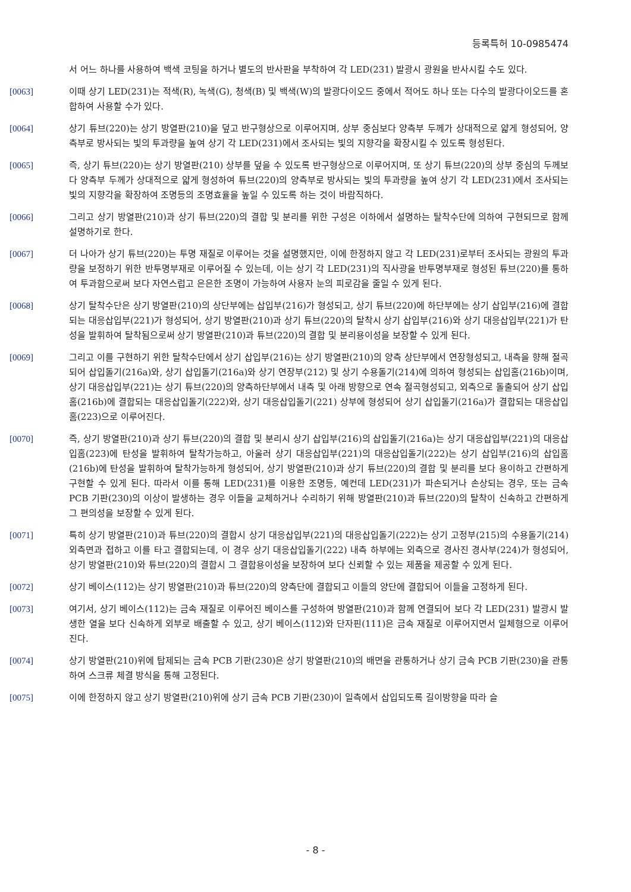등록특허 10-0985474
서 어느 하나를 사용하여 백색 코팅을 하거나 별도의 반사판을 부착하여 각 LED(231) 발광시 광원을 반사시킬 수도 있다.
[0063] 이때 상기 LED(231)는 적색(R), 녹색(G), 청색(B) 및 백색(W)의 발광다이오드 중에서 적어도 하나 또는 다수의 발광다이오드를 혼합하여 사용할 수가 있다.
[0064] 상기 튜브(220)는 상기 방열판(210)을 덮고 반구형상으로 이루어지며, 상부 중심보다 양측부 두께가 상대적으로 얇게 형성되어, 양측부로 방사되는 빛의 투과량을 높여 상기 각 LED(231)에서 조사되는 빛의 지향각을 확장시킬 수 있도록 형성된다.
[0065] 즉, 상기 튜브(220)는 상기 방열판(210) 상부를 덮을 수 있도록 반구형상으로 이루어지며, 또 상기 튜브(220)의 상부 중심의 두께보다 양측부 두께가 상대적으로 얇게 형성하여 튜브(220)의 양측부로 방사되는 빛의 투과량을 높여 상기 각 LED(231)에서 조사되는 빛의 지향각을 확장하여 조명등의 조명효율을 높일 수 있도록 하는 것이 바람직하다.
[0066] 그리고 상기 방열판(210)과 상기 튜브(220)의 결합 및 분리를 위한 구성은 이하에서 설명하는 탈착수단에 의하여 구현되므로 함께 설명하기로 한다.
[0067] 더 나아가 상기 튜브(220)는 투명 재질로 이루어는 것을 설명했지만, 이에 한정하지 않고 각 LED(231)로부터 조사되는 광원의 투과량을 보정하기 위한 반투명부재로 이루어질 수 있는데, 이는 상기 각 LED(231)의 직사광을 반투명부재로 형성된 튜브(220)를 통하여 투과함으로써 보다 자연스럽고 은은한 조명이 가능하여 사용자 눈의 피로감을 줄일 수 있게 된다.
[0068] 상기 탈착수단은 상기 방열판(210)의 상단부에는 삽입부(216)가 형성되고, 상기 튜브(220)에 하단부에는 상기 삽입부(216)에 결합되는 대응삽입부(221)가 형성되어, 상기 방열판(210)과 상기 튜브(220)의 탈착시 상기 삽입부(216)와 상기 대응삽입부(221)가 탄성을 발휘하여 탈착됨으로써 상기 방열판(210)과 튜브(220)의 결합 및 분리용이성을 보장할 수 있게 된다.
[0069] 그리고 이를 구현하기 위한 탈착수단에서 상기 삽입부(216)는 상기 방열판(210)의 양측 상단부에서 연장형성되고, 내측을 향해 절곡되어 삽입돌기(216a)와, 상기 삽입돌기(216a)와 상기 연장부(212) 및 상기 수용돌기(214)에 의하여 형성되는 삽입홈(216b)이며, 상기 대응삽입부(221)는 상기 튜브(220)의 양측하단부에서 내측 및 아래 방향으로 연속 절곡형성되고, 외측으로 돌출되어 상기 삽입홈(216b)에 결합되는 대응삽입돌기(222)와, 상기 대응삽입돌기(221) 상부에 형성되어 상기 삽입돌기(216a)가 결합되는 대응삽입홈(223)으로 이루어진다.
[0070] 즉, 상기 방열판(210)과 상기 튜브(220)의 결합 및 분리시 상기 삽입부(216)의 삽입돌기(216a)는 상기 대응삽입부(221)의 대응삽입홈(223)에 탄성을 발휘하여 탈착가능하고, 아울러 상기 대응삽입부(221)의 대응삽입돌기(222)는 상기 삽입부(216)의 삽입홈(216b)에 탄성을 발휘하여 탈착가능하게 형성되어, 상기 방열판(210)과 상기 튜브(220)의 결합 및 분리를 보다 용이하고 간편하게 구현할 수 있게 된다. 따라서 이를 통해 LED(231)를 이용한 조명등, 예컨데 LED(231)가 파손되거나 손상되는 경우, 또는 금속 PCB 기판(230)의 이상이 발생하는 경우 이들을 교체하거나 수리하기 위해 방열판(210)과 튜브(220)의 탈착이 신속하고 간편하게 그 편의성을 보장할 수 있게 된다.
[0071] 특히 상기 방열판(210)과 튜브(220)의 결합시 상기 대응삽입부(221)의 대응삽입돌기(222)는 상기 고정부(215)의 수용돌기(214) 외측면과 접하고 이를 타고 결합되는데, 이 경우 상기 대응삽입돌기(222) 내측 하부에는 외측으로 경사진 경사부(224)가 형성되어, 상기 방열판(210)와 튜브(220)의 결합시 그 결합용이성을 보장하여 보다 신뢰할 수 있는 제품을 제공할 수 있게 된다.
[0072] 상기 베이스(112)는 상기 방열판(210)과 튜브(220)의 양측단에 결합되고 이들의 양단에 결합되어 이들을 고정하게 된다.
[0073] 여기서, 상기 베이스(112)는 금속 재질로 이루어진 베이스를 구성하여 방열판(210)과 함께 연결되어 보다 각 LED(231) 발광시 발생한 열을 보다 신속하게 외부로 배출할 수 있고, 상기 베이스(112)와 단자핀(111)은 금속 재질로 이루어지면서 일체형으로 이루어진다.
[0074] 상기 방열판(210)위에 탑제되는 금속 PCB 기판(230)은 상기 방열판(210)의 배면을 관통하거나 상기 금속 PCB 기판(230)을 관통하여 스크류 체결 방식을 통해 고정된다.
[0075] 이에 한정하지 않고 상기 방열판(210)위에 상기 금속 PCB 기판(230)이 일측에서 삽입되도록 길이방향을 따라 슬
- 8 -